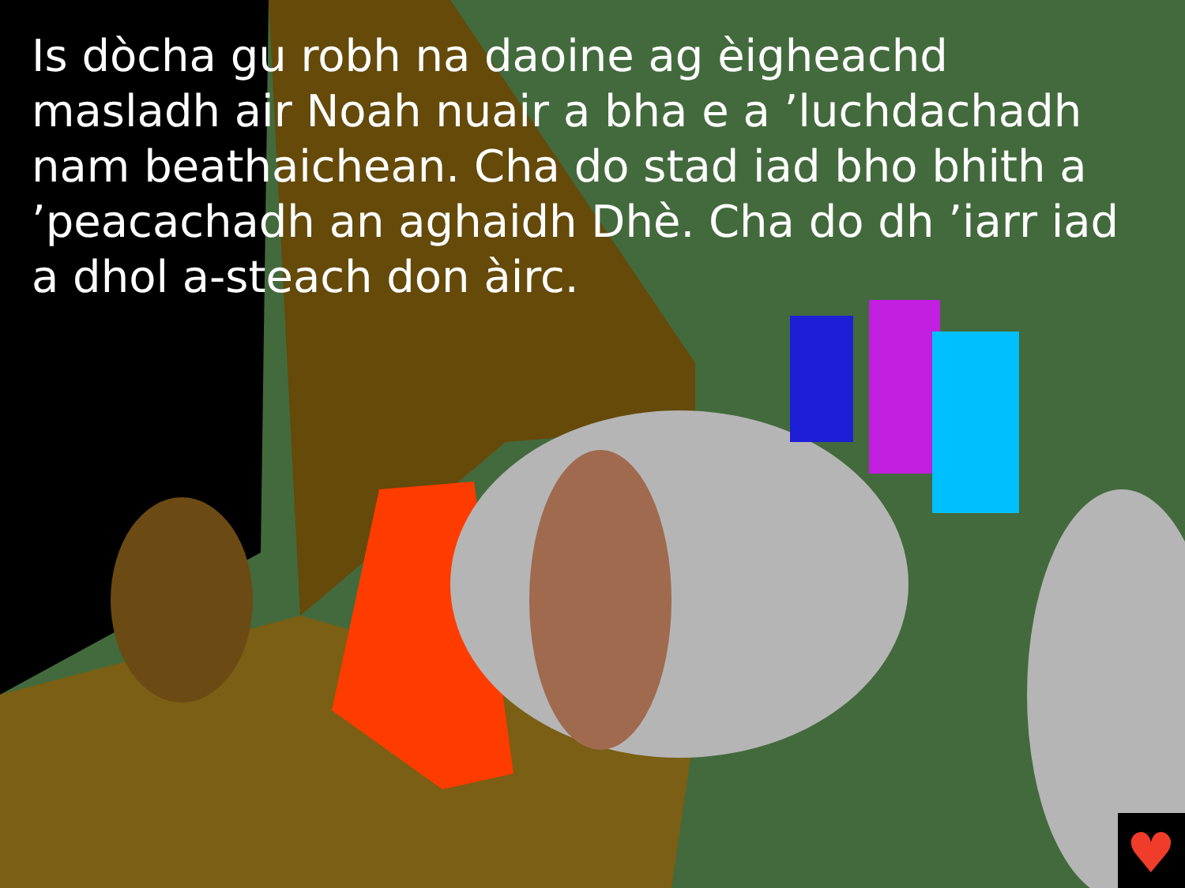♥
Is dòcha gu robh na daoine ag èigheachd masladh air Noah nuair a bha e a ’luchdachadh nam beathaichean. Cha do stad iad bho bhith a ’peacachadh an aghaidh Dhè. Cha do dh ’iarr iad a dhol a-steach don àirc.